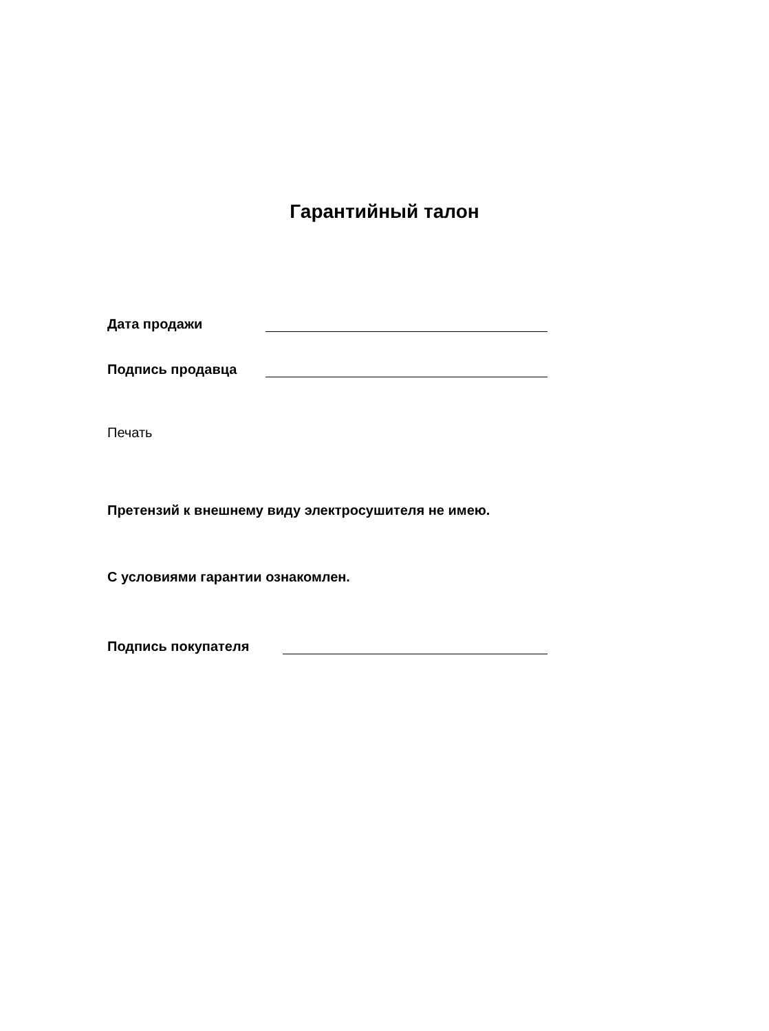Гарантийный талон
Дата продажи
Подпись продавца
Печать
Претензий к внешнему виду электросушителя не имею.
С условиями гарантии ознакомлен.
Подпись покупателя